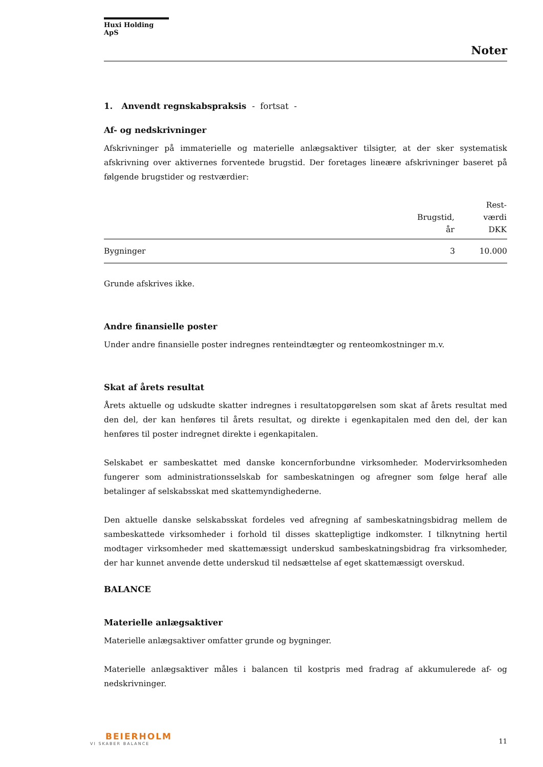Huxi Holding ApS
Noter
1. Anvendt regnskabspraksis - fortsat -
Af- og nedskrivninger
Afskrivninger på immaterielle og materielle anlægsaktiver tilsigter, at der sker systematisk afskrivning over aktivernes forventede brugstid. Der foretages lineære afskrivninger baseret på følgende brugstider og restværdier:
| | Brugstid, år | Rest- værdi DKK |
| --- | --- | --- |
| Bygninger | 3 | 10.000 |
Grunde afskrives ikke.
Andre finansielle poster
Under andre finansielle poster indregnes renteindtægter og renteomkostninger m.v.
Skat af årets resultat
Årets aktuelle og udskudte skatter indregnes i resultatopgørelsen som skat af årets resultat med den del, der kan henføres til årets resultat, og direkte i egenkapitalen med den del, der kan henføres til poster indregnet direkte i egenkapitalen.
Selskabet er sambeskattet med danske koncernforbundne virksomheder. Modervirksomheden fungerer som administrationsselskab for sambeskatningen og afregner som følge heraf alle betalinger af selskabsskat med skattemyndighederne.
Den aktuelle danske selskabsskat fordeles ved afregning af sambeskatningsbidrag mellem de sambeskattede virksomheder i forhold til disses skattepligtige indkomster. I tilknytning hertil modtager virksomheder med skattemæssigt underskud sambeskatningsbidrag fra virksomheder, der har kunnet anvende dette underskud til nedsættelse af eget skattemæssigt overskud.
BALANCE
Materielle anlægsaktiver
Materielle anlægsaktiver omfatter grunde og bygninger.
Materielle anlægsaktiver måles i balancen til kostpris med fradrag af akkumulerede af- og nedskrivninger.
BEIERHOLM
VI SKABER BALANCE
11